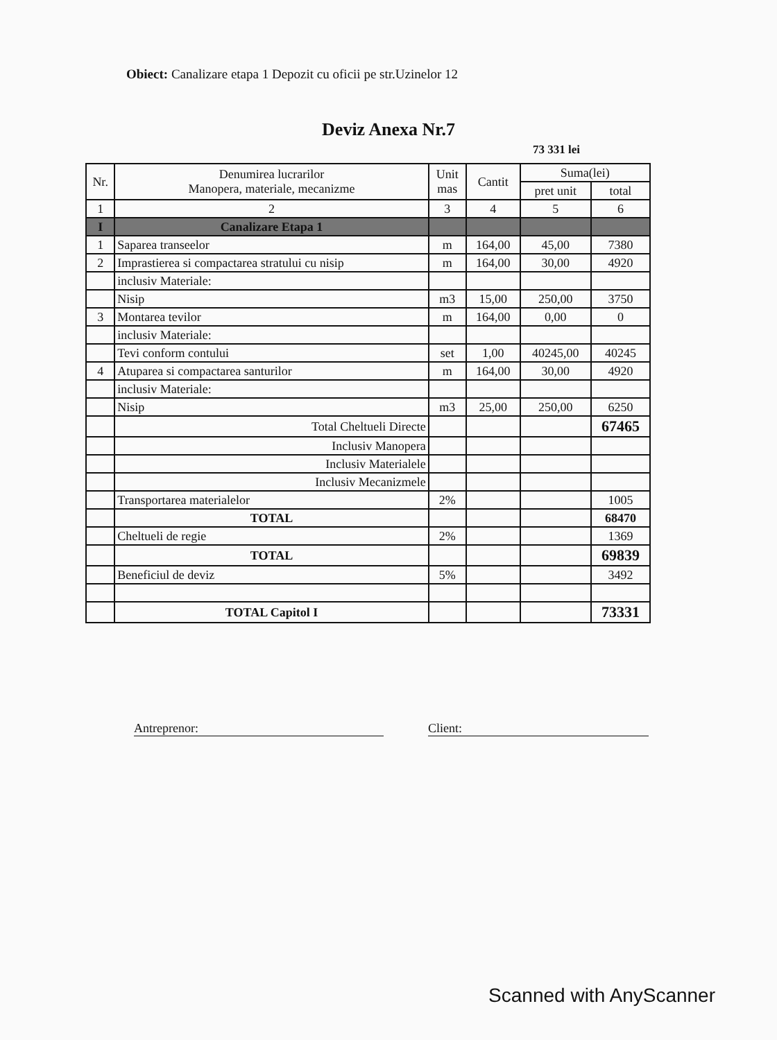Obiect: Canalizare etapa 1 Depozit cu oficii pe str.Uzinelor 12
Deviz Anexa Nr.7
73 331 lei
| Nr. | Denumirea lucrarilor Manopera, materiale, mecanizme | Unit mas | Cantit | Suma(lei) | |
| --- | --- | --- | --- | --- | --- |
| | | | | pret unit | total |
| 1 | 2 | 3 | 4 | 5 | 6 |
| I | Canalizare Etapa 1 | | | | |
| 1 | Saparea transeelor | m | 164,00 | 45,00 | 7380 |
| 2 | Imprastierea si compactarea stratului cu nisip | m | 164,00 | 30,00 | 4920 |
| | inclusiv Materiale: | | | | |
| | Nisip | m3 | 15,00 | 250,00 | 3750 |
| 3 | Montarea tevilor | m | 164,00 | 0,00 | 0 |
| | inclusiv Materiale: | | | | |
| | Tevi conform contului | set | 1,00 | 40245,00 | 40245 |
| 4 | Atuparea si compactarea santurilor | m | 164,00 | 30,00 | 4920 |
| | inclusiv Materiale: | | | | |
| | Nisip | m3 | 25,00 | 250,00 | 6250 |
| | Total Cheltueli Directe | | | | 67465 |
| | Inclusiv Manopera | | | | |
| | Inclusiv Materialele | | | | |
| | Inclusiv Mecanizmele | | | | |
| | Transportarea materialelor | 2% | | | 1005 |
| | TOTAL | | | | 68470 |
| | Cheltueli de regie | 2% | | | 1369 |
| | TOTAL | | | | 69839 |
| | Beneficiul de deviz | 5% | | | 3492 |
| | TOTAL Capitol I | | | | 73331 |
Antreprenor: Client:
Scanned with AnyScanner